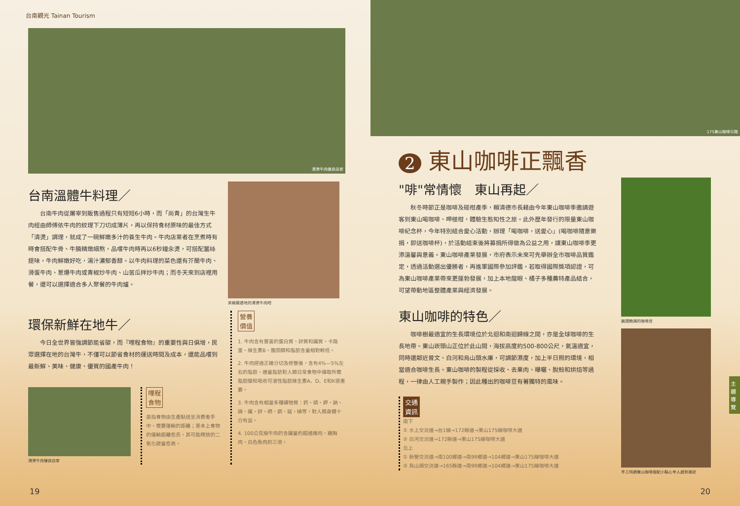台南觀光 Tainan Tourism
清燙牛肉優良店家
台南溫體牛料理／
　　台南牛肉從屠宰到販售過程只有短短6小時，而「尚青」的台灣生牛肉經由師傅依牛肉的紋理下刀切成薄片，再以保持食材原味的最佳方式「清燙」調理，就成了一碗鮮嫩多汁的養生牛肉。牛肉店業者在烹煮時有時會搭配牛骨、牛腩精燉細熬，品嚐牛肉時再以6秒鐘汆燙，可搭配薑絲提味，牛肉鮮嫩好吃，湯汁濃郁香醇。以牛肉料理的菜色還有芥蘭牛肉、滑蛋牛肉、蔥爆牛肉或青椒炒牛肉、山苦瓜拌炒牛肉；而冬天來到店裡用餐，還可以選擇適合多人聚餐的牛肉爐。
來碗最道地的清燙牛肉吧
環保新鮮在地牛／
　　今日全世界皆強調節能省碳，而『哩程食物』的重要性與日俱增，民眾選擇在地的台灣牛，不僅可以節省食材的運送時間及成本，還能品嚐到最新鮮、美味、健康、優質的國產牛肉！
清燙牛肉優良店家
哩程
食物
是指食物由生產點送至消費者手中，需要運輸的距離；基本上食物的運輸距離愈長，其可能釋放的二氧化碳量愈高。
營養
價值
1. 牛肉含有豐富的蛋白質、鋅質和鐵質、卡路里、維生素B，膽固醇和脂肪含量相對較低。
2. 牛肉經過正確分切及修整後，含有4%—5%左右的脂肪，適量脂肪對人類日常食物中攝取所需脂肪酸和吸收可溶性脂肪維生素A、D、E和K很重要。
3. 牛肉含有相當多種礦物質：鈣、磷、鉀、鈉、鎂、鐵、鋅、硒、銅、錳、碘等，對人類身體十分有益。
4. 100公克瘦牛肉的含鐵量約超過豬肉、雞胸肉、白色魚肉的三倍。
19
175東山咖啡公路
2 東山咖啡正飄香
"啡"常情懷　東山再起／
　　秋冬時節正是咖啡及碰柑產季，賴清德市長藉由今年東山咖啡季邀請遊客到東山喝咖啡、呷椪柑，體驗生態知性之旅。此外歷年發行的限量東山咖啡紀念杯，今年特別結合愛心活動，辦理「喝咖啡，送愛心」(喝咖啡隨意樂捐，即送咖啡杯)，於活動結束後將募捐所得做為公益之用，讓東山咖啡季更添溫馨與意義。東山咖啡產業發展，市府表示未來可先舉辦全市咖啡品質鑑定，透過活動選出優勝者，再進軍國際參加評鑑，若取得國際獎項認證，可為東山咖啡產業帶來更蓬勃發展，加上本地龍眼、橘子多種農特產品結合，可望帶動地區整體產業與經濟發展。
東山咖啡的特色／
　　咖啡樹最適宜的生長環境位於北迴和南迴歸線之間，亦是全球咖啡的生長地帶。東山崁頭山正位於此山間，海拔高度約500-800公尺，氣溫適宜，同時還鄰近曾文、白河和烏山頭水庫，可調節濕度，加上半日照的環境，相當適合咖啡生長。東山咖啡的製程從採收、去果肉、曝曬、脫殼和烘焙等過程，一律由人工親手製作；因此種出的咖啡豆有著獨特的風味。
交通
資訊
南下
① 水上交流道→台1線→172縣道→東山175線咖啡大道
② 白河交流道→172縣道→東山175線咖啡大道
北上
① 新營交流道→南100鄉道→南99鄉道→104鄉道→東山175線咖啡大道
② 烏山頭交流道→165縣道→南99鄉道→104鄉道→東山175線咖啡大道
圓潤飽滿的咖啡豆
手工特調東山咖啡搭配小點心令人感到滿足
主題導覽
20